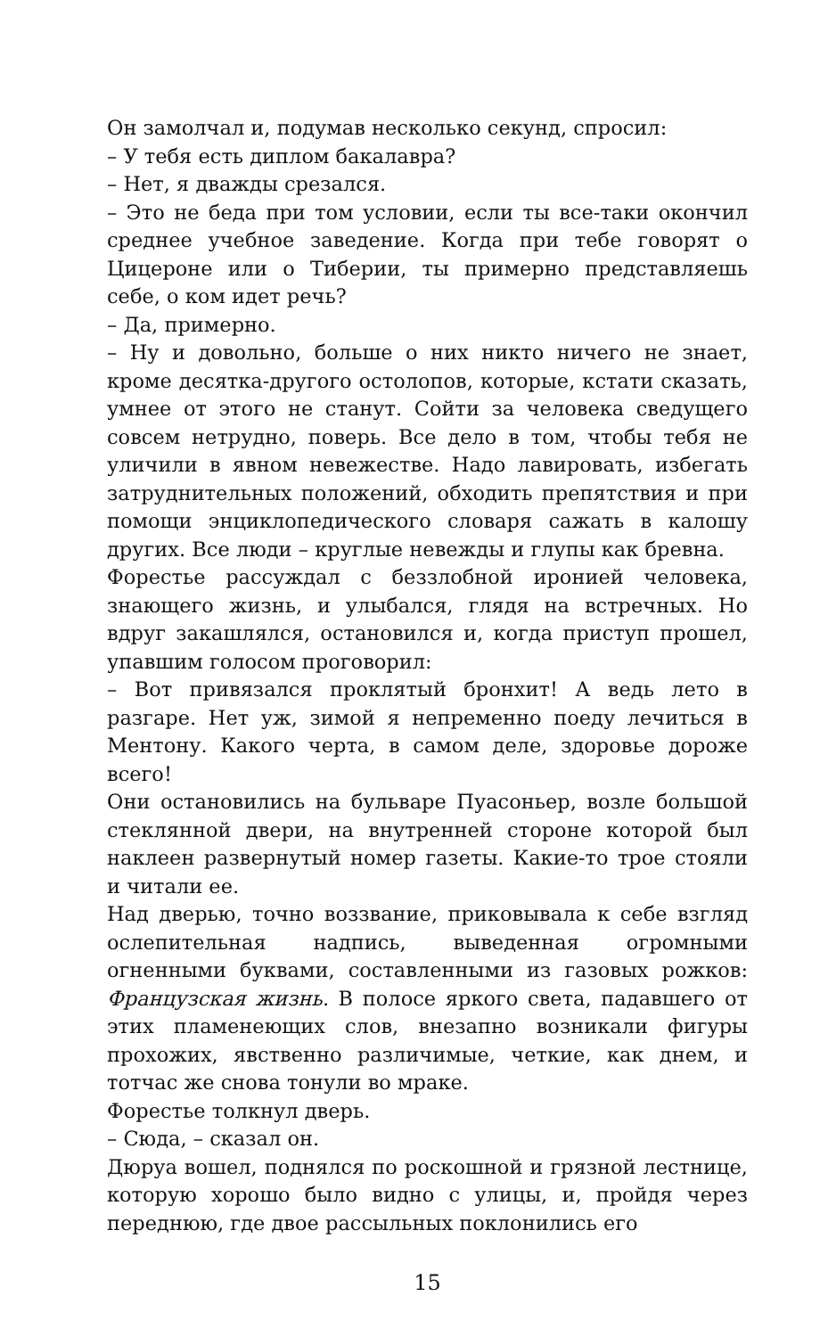Он замолчал и, подумав несколько секунд, спросил:
– У тебя есть диплом бакалавра?
– Нет, я дважды срезался.
– Это не беда при том условии, если ты все-таки окончил среднее учебное заведение. Когда при тебе говорят о Цицероне или о Тиберии, ты примерно представляешь себе, о ком идет речь?
– Да, примерно.
– Ну и довольно, больше о них никто ничего не знает, кроме десятка-другого остолопов, которые, кстати сказать, умнее от этого не станут. Сойти за человека сведущего совсем нетрудно, поверь. Все дело в том, чтобы тебя не уличили в явном невежестве. Надо лавировать, избегать затруднительных положений, обходить препятствия и при помощи энциклопедического словаря сажать в калошу других. Все люди – круглые невежды и глупы как бревна.
Форестье рассуждал с беззлобной иронией человека, знающего жизнь, и улыбался, глядя на встречных. Но вдруг закашлялся, остановился и, когда приступ прошел, упавшим голосом проговорил:
– Вот привязался проклятый бронхит! А ведь лето в разгаре. Нет уж, зимой я непременно поеду лечиться в Ментону. Какого черта, в самом деле, здоровье дороже всего!
Они остановились на бульваре Пуасоньер, возле большой стеклянной двери, на внутренней стороне которой был наклеен развернутый номер газеты. Какие-то трое стояли и читали ее.
Над дверью, точно воззвание, приковывала к себе взгляд ослепительная надпись, выведенная огромными огненными буквами, составленными из газовых рожков: Французская жизнь. В полосе яркого света, падавшего от этих пламенеющих слов, внезапно возникали фигуры прохожих, явственно различимые, четкие, как днем, и тотчас же снова тонули во мраке.
Форестье толкнул дверь.
– Сюда, – сказал он.
Дюруа вошел, поднялся по роскошной и грязной лестнице, которую хорошо было видно с улицы, и, пройдя через переднюю, где двое рассыльных поклонились его
15